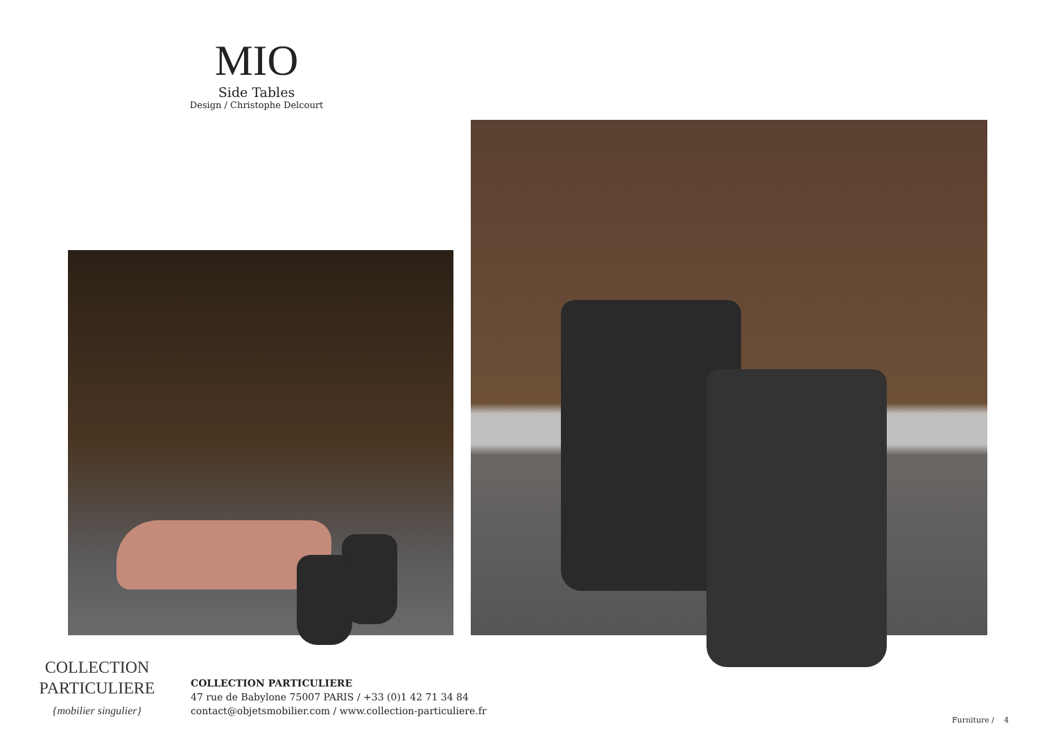MIO
Side Tables
Design / Christophe Delcourt
COLLECTION
PARTICULIERE
{mobilier singulier}
COLLECTION PARTICULIERE
47 rue de Babylone 75007 PARIS / +33 (0)1 42 71 34 84
contact@objetsmobilier.com / www.collection-particuliere.fr
Furniture / 4